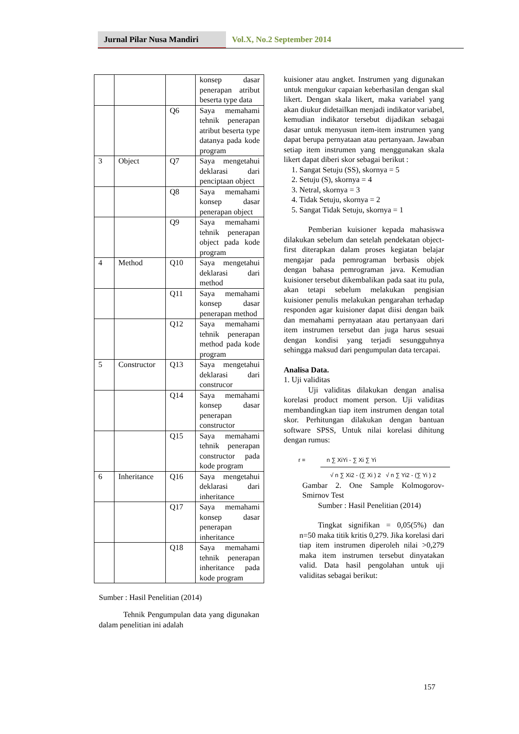Jurnal Pilar Nusa Mandiri
Vol.X, No.2 September 2014
| | | | konsep dasar penerapan atribut beserta type data |
| | | Q6 | Saya memahami tehnik penerapan atribut beserta type datanya pada kode program |
| 3 | Object | Q7 | Saya mengetahui deklarasi dari penciptaan object |
| | | Q8 | Saya memahami konsep dasar penerapan object |
| | | Q9 | Saya memahami tehnik penerapan object pada kode program |
| 4 | Method | Q10 | Saya mengetahui deklarasi dari method |
| | | Q11 | Saya memahami konsep dasar penerapan method |
| | | Q12 | Saya memahami tehnik penerapan method pada kode program |
| 5 | Constructor | Q13 | Saya mengetahui deklarasi dari construcor |
| | | Q14 | Saya memahami konsep dasar penerapan constructor |
| | | Q15 | Saya memahami tehnik penerapan constructor pada kode program |
| 6 | Inheritance | Q16 | Saya mengetahui deklarasi dari inheritance |
| | | Q17 | Saya memahami konsep dasar penerapan inheritance |
| | | Q18 | Saya memahami tehnik penerapan inheritance pada kode program |
Sumber : Hasil Penelitian (2014)
Tehnik Pengumpulan data yang digunakan dalam penelitian ini adalah
kuisioner atau angket. Instrumen yang digunakan untuk mengukur capaian keberhasilan dengan skal likert. Dengan skala likert, maka variabel yang akan diukur didetailkan menjadi indikator variabel, kemudian indikator tersebut dijadikan sebagai dasar untuk menyusun item-item instrumen yang dapat berupa pernyataan atau pertanyaan. Jawaban setiap item instrumen yang menggunakan skala likert dapat diberi skor sebagai berikut :
1. Sangat Setuju (SS), skornya = 5
2. Setuju (S), skornya = 4
3. Netral, skornya = 3
4. Tidak Setuju, skornya = 2
5. Sangat Tidak Setuju, skornya = 1
Pemberian kuisioner kepada mahasiswa dilakukan sebelum dan setelah pendekatan object-first diterapkan dalam proses kegiatan belajar mengajar pada pemrograman berbasis objek dengan bahasa pemrograman java. Kemudian kuisioner tersebut dikembalikan pada saat itu pula, akan tetapi sebelum melakukan pengisian kuisioner penulis melakukan pengarahan terhadap responden agar kuisioner dapat diisi dengan baik dan memahami pernyataan atau pertanyaan dari item instrumen tersebut dan juga harus sesuai dengan kondisi yang terjadi sesungguhnya sehingga maksud dari pengumpulan data tercapai.
Analisa Data.
1. Uji validitas
Uji validitas dilakukan dengan analisa korelasi product moment person. Uji validitas membandingkan tiap item instrumen dengan total skor. Perhitungan dilakukan dengan bantuan software SPSS, Untuk nilai korelasi dihitung dengan rumus:
r = n ∑ XiYi - ∑ Xi ∑ Yi
√ n ∑ Xi2 - (∑ Xi ) 2 √ n ∑ Yi2 - (∑ Yi ) 2
Gambar 2. One Sample Kolmogorov-Smirnov Test
Sumber : Hasil Penelitian (2014)
Tingkat signifikan = 0,05(5%) dan n=50 maka titik kritis 0,279. Jika korelasi dari tiap item instrumen diperoleh nilai >0,279 maka item instrumen tersebut dinyatakan valid. Data hasil pengolahan untuk uji validitas sebagai berikut:
157